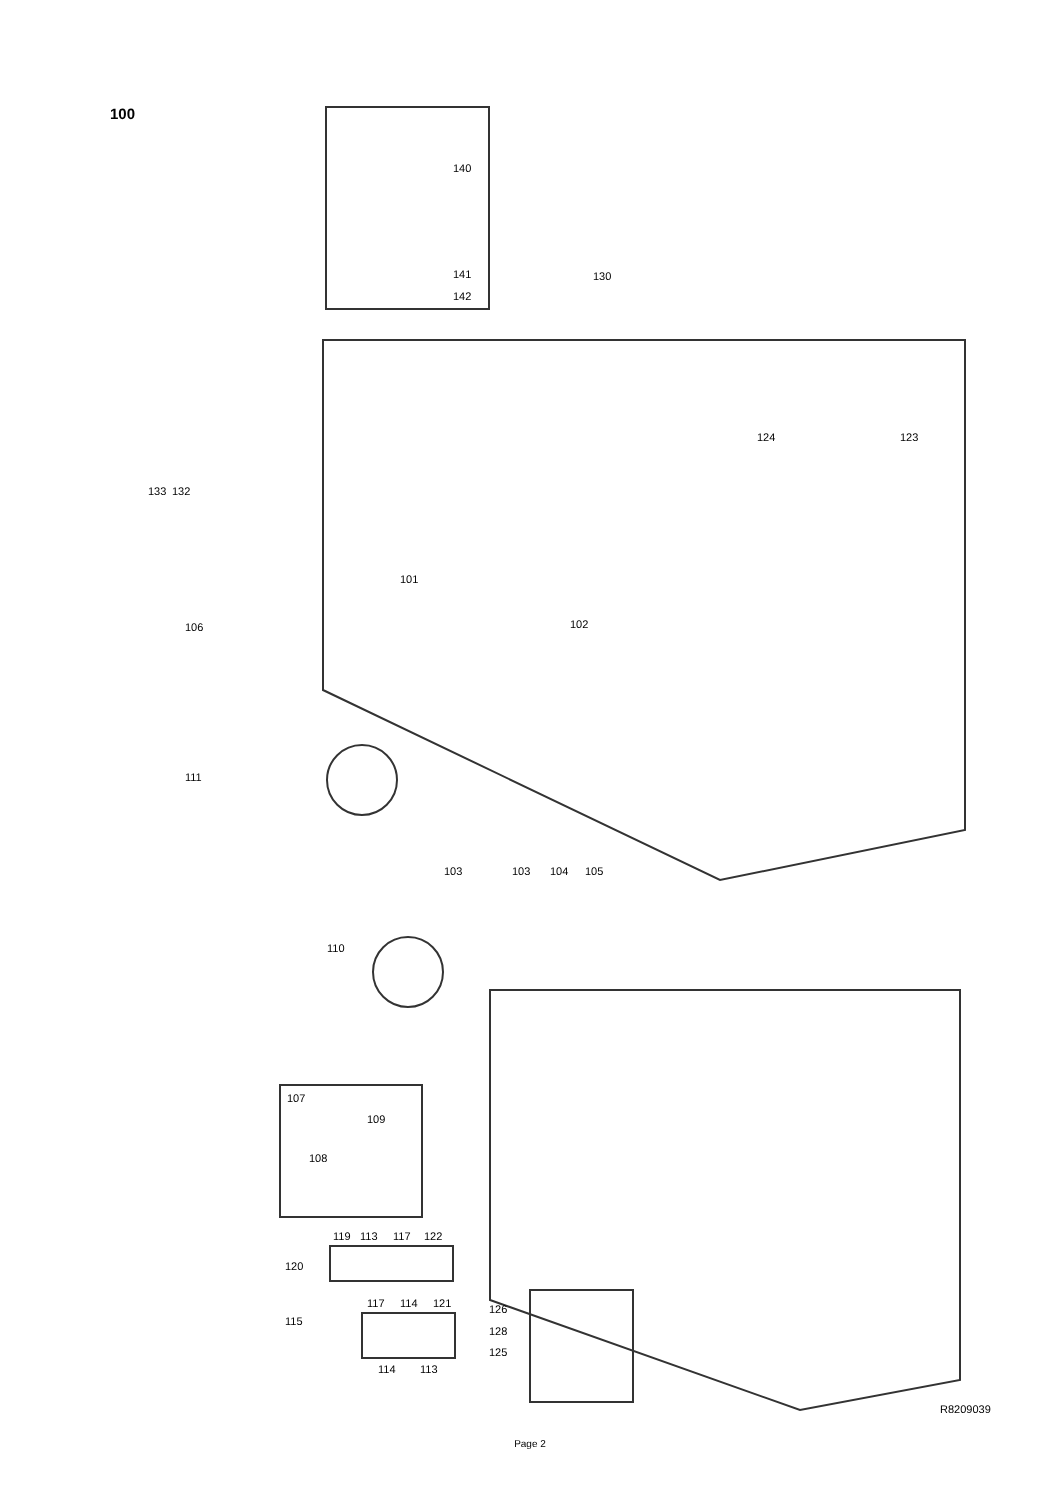100
140
141
142
130
124
123
133
132
101
102
106
111
103
103
104
105
110
107
109
108
119
113
117
122
120
117
114
121
115
126
128
125
114
113
R8209039
Page 2